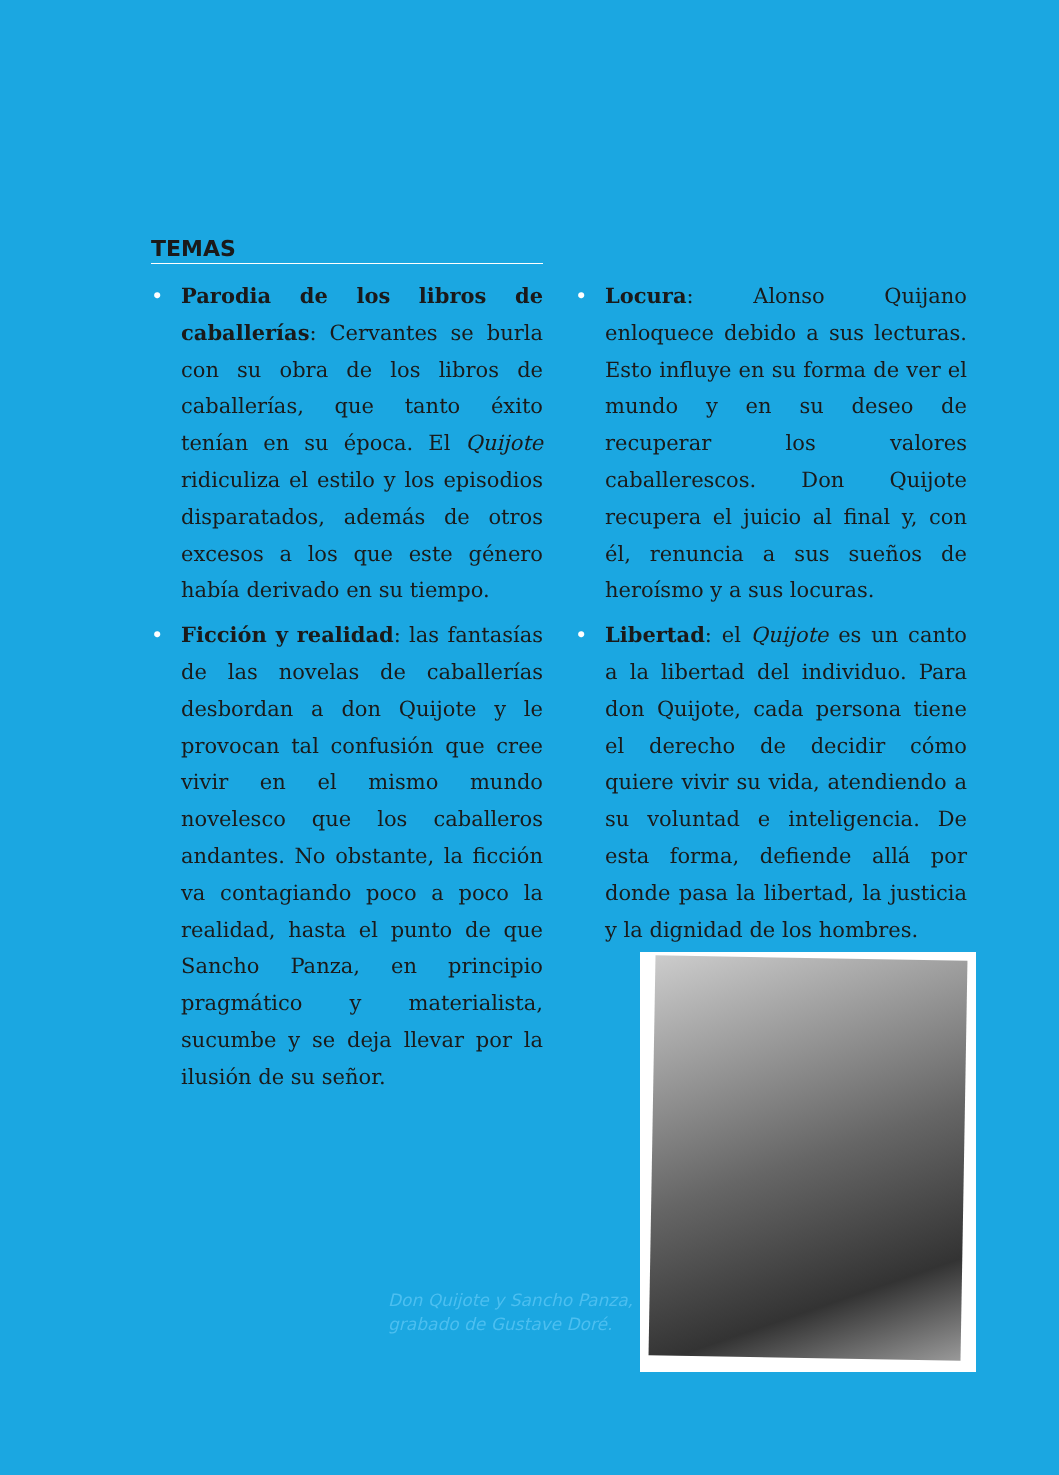TEMAS
• Parodia de los libros de caballerías: Cervantes se burla con su obra de los libros de caballerías, que tanto éxito tenían en su época. El Quijote ridiculiza el estilo y los episodios disparatados, además de otros excesos a los que este género había derivado en su tiempo.
• Ficción y realidad: las fantasías de las novelas de caballerías desbordan a don Quijote y le provocan tal confusión que cree vivir en el mismo mundo novelesco que los caballeros andantes. No obstante, la ficción va contagiando poco a poco la realidad, hasta el punto de que Sancho Panza, en principio pragmático y materialista, sucumbe y se deja llevar por la ilusión de su señor.
• Locura: Alonso Quijano enloquece debido a sus lecturas. Esto influye en su forma de ver el mundo y en su deseo de recuperar los valores caballerescos. Don Quijote recupera el juicio al final y, con él, renuncia a sus sueños de heroísmo y a sus locuras.
• Libertad: el Quijote es un canto a la libertad del individuo. Para don Quijote, cada persona tiene el derecho de decidir cómo quiere vivir su vida, atendiendo a su voluntad e inteligencia. De esta forma, defiende allá por donde pasa la libertad, la justicia y la dignidad de los hombres.
Don Quijote y Sancho Panza,
grabado de Gustave Doré.